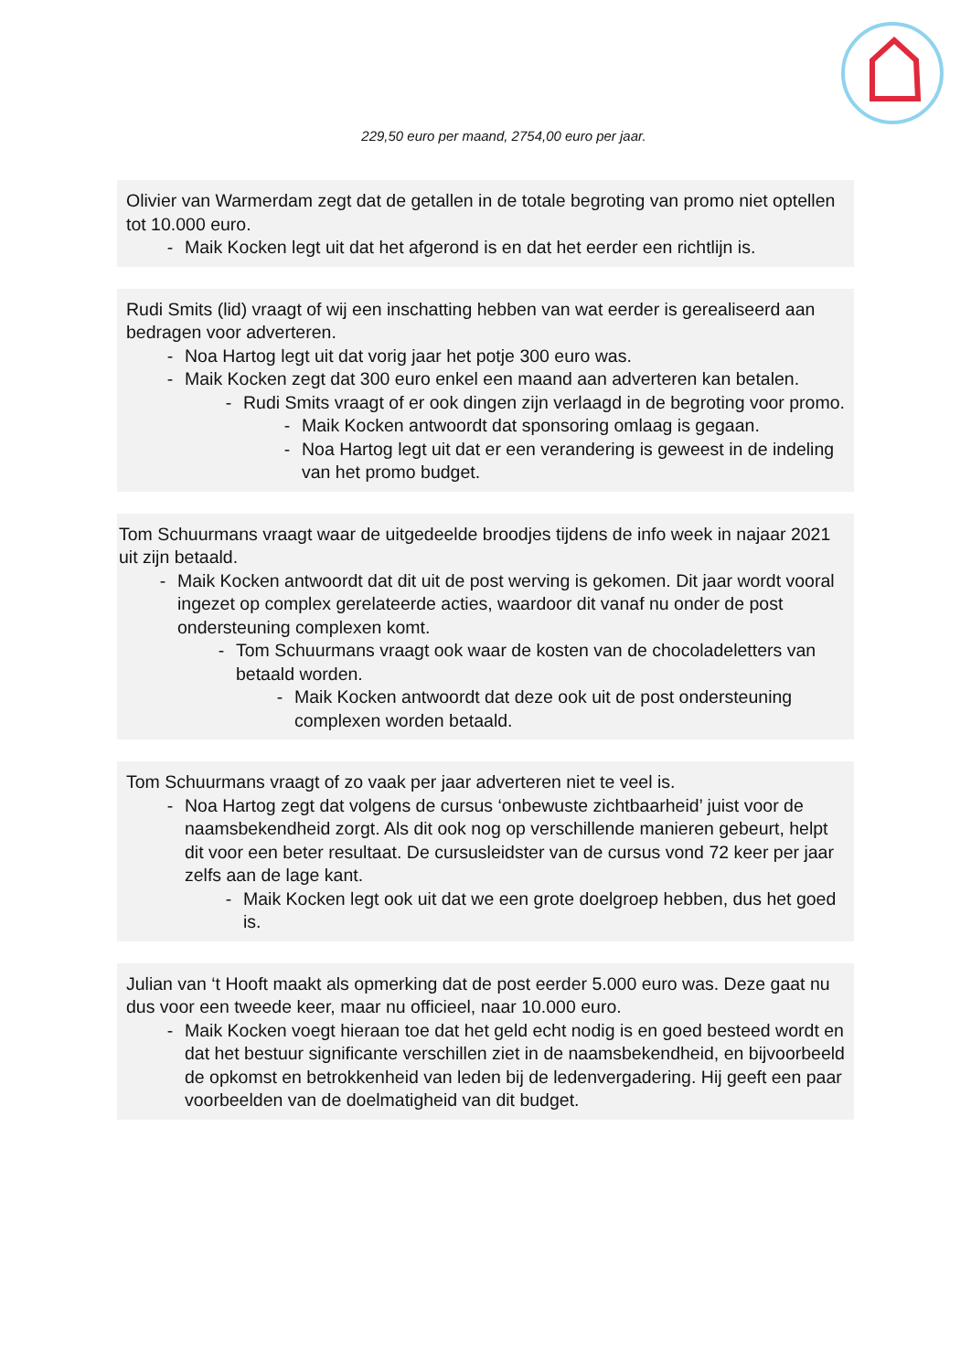229,50 euro per maand, 2754,00 euro per jaar.
Olivier van Warmerdam zegt dat de getallen in de totale begroting van promo niet optellen tot 10.000 euro.
- Maik Kocken legt uit dat het afgerond is en dat het eerder een richtlijn is.
Rudi Smits (lid) vraagt of wij een inschatting hebben van wat eerder is gerealiseerd aan bedragen voor adverteren.
- Noa Hartog legt uit dat vorig jaar het potje 300 euro was.
- Maik Kocken zegt dat 300 euro enkel een maand aan adverteren kan betalen.
- Rudi Smits vraagt of er ook dingen zijn verlaagd in de begroting voor promo.
- Maik Kocken antwoordt dat sponsoring omlaag is gegaan.
- Noa Hartog legt uit dat er een verandering is geweest in de indeling van het promo budget.
Tom Schuurmans vraagt waar de uitgedeelde broodjes tijdens de info week in najaar 2021 uit zijn betaald.
- Maik Kocken antwoordt dat dit uit de post werving is gekomen. Dit jaar wordt vooral ingezet op complex gerelateerde acties, waardoor dit vanaf nu onder de post ondersteuning complexen komt.
- Tom Schuurmans vraagt ook waar de kosten van de chocoladeletters van betaald worden.
- Maik Kocken antwoordt dat deze ook uit de post ondersteuning complexen worden betaald.
Tom Schuurmans vraagt of zo vaak per jaar adverteren niet te veel is.
- Noa Hartog zegt dat volgens de cursus ‘onbewuste zichtbaarheid’ juist voor de naamsbekendheid zorgt. Als dit ook nog op verschillende manieren gebeurt, helpt dit voor een beter resultaat. De cursusleidster van de cursus vond 72 keer per jaar zelfs aan de lage kant.
- Maik Kocken legt ook uit dat we een grote doelgroep hebben, dus het goed is.
Julian van ‘t Hooft maakt als opmerking dat de post eerder 5.000 euro was. Deze gaat nu dus voor een tweede keer, maar nu officieel, naar 10.000 euro.
- Maik Kocken voegt hieraan toe dat het geld echt nodig is en goed besteed wordt en dat het bestuur significante verschillen ziet in de naamsbekendheid, en bijvoorbeeld de opkomst en betrokkenheid van leden bij de ledenvergadering. Hij geeft een paar voorbeelden van de doelmatigheid van dit budget.